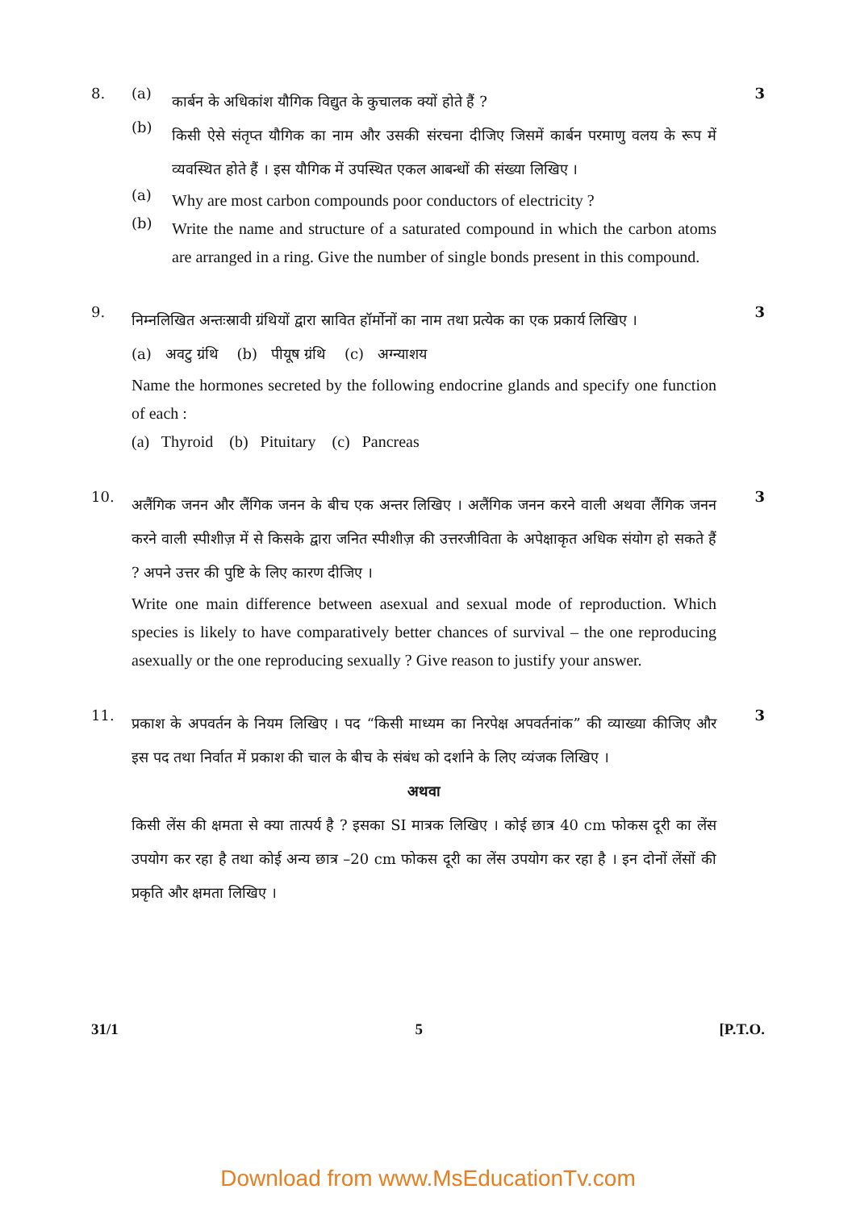8. (a)
कार्बन के अधिकांश यौगिक विद्युत के कुचालक क्यों होते हैं ?
3
(b)
किसी ऐसे संतृप्त यौगिक का नाम और उसकी संरचना दीजिए जिसमें कार्बन परमाणु वलय के रूप में व्यवस्थित होते हैं । इस यौगिक में उपस्थित एकल आबन्धों की संख्या लिखिए ।
(a)
Why are most carbon compounds poor conductors of electricity ?
(b)
Write the name and structure of a saturated compound in which the carbon atoms are arranged in a ring. Give the number of single bonds present in this compound.
9.
निम्नलिखित अन्तःस्रावी ग्रंथियों द्वारा स्रावित हॉर्मोनों का नाम तथा प्रत्येक का एक प्रकार्य लिखिए ।
3
(a) अवटु ग्रंथि (b) पीयूष ग्रंथि (c) अग्न्याशय
Name the hormones secreted by the following endocrine glands and specify one function of each :
(a) Thyroid (b) Pituitary (c) Pancreas
10.
अलैंगिक जनन और लैंगिक जनन के बीच एक अन्तर लिखिए । अलैंगिक जनन करने वाली अथवा लैंगिक जनन करने वाली स्पीशीज़ में से किसके द्वारा जनित स्पीशीज़ की उत्तरजीविता के अपेक्षाकृत अधिक संयोग हो सकते हैं ? अपने उत्तर की पुष्टि के लिए कारण दीजिए ।
3
Write one main difference between asexual and sexual mode of reproduction. Which species is likely to have comparatively better chances of survival – the one reproducing asexually or the one reproducing sexually ? Give reason to justify your answer.
11.
प्रकाश के अपवर्तन के नियम लिखिए । पद “किसी माध्यम का निरपेक्ष अपवर्तनांक” की व्याख्या कीजिए और इस पद तथा निर्वात में प्रकाश की चाल के बीच के संबंध को दर्शाने के लिए व्यंजक लिखिए ।
3
अथवा
किसी लेंस की क्षमता से क्या तात्पर्य है ? इसका SI मात्रक लिखिए । कोई छात्र 40 cm फोकस दूरी का लेंस उपयोग कर रहा है तथा कोई अन्य छात्र –20 cm फोकस दूरी का लेंस उपयोग कर रहा है । इन दोनों लेंसों की प्रकृति और क्षमता लिखिए ।
31/1 5 [P.T.O.
Download from www.MsEducationTv.com